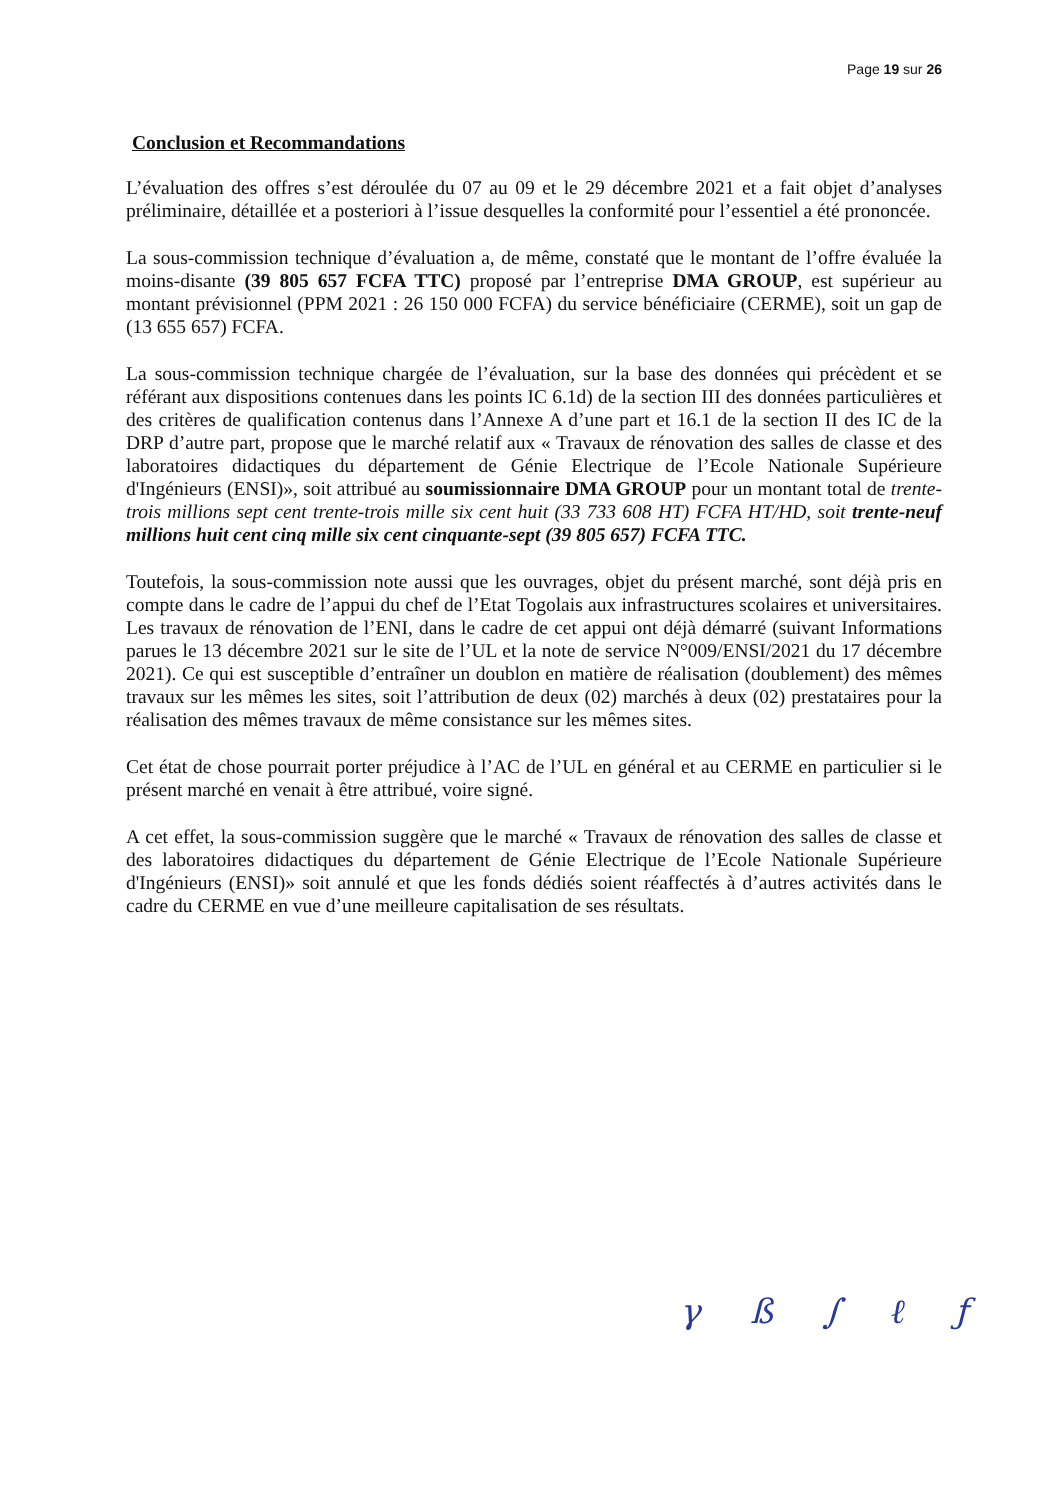Page 19 sur 26
Conclusion et Recommandations
L’évaluation des offres s’est déroulée du 07 au 09 et le 29 décembre 2021 et a fait objet d’analyses préliminaire, détaillée et a posteriori à l’issue desquelles la conformité pour l’essentiel a été prononcée.
La sous-commission technique d’évaluation a, de même, constaté que le montant de l’offre évaluée la moins-disante (39 805 657 FCFA TTC) proposé par l’entreprise DMA GROUP, est supérieur au montant prévisionnel (PPM 2021 : 26 150 000 FCFA) du service bénéficiaire (CERME), soit un gap de (13 655 657) FCFA.
La sous-commission technique chargée de l’évaluation, sur la base des données qui précèdent et se référant aux dispositions contenues dans les points IC 6.1d) de la section III des données particulières et des critères de qualification contenus dans l’Annexe A d’une part et 16.1 de la section II des IC de la DRP d’autre part, propose que le marché relatif aux « Travaux de rénovation des salles de classe et des laboratoires didactiques du département de Génie Electrique de l’Ecole Nationale Supérieure d'Ingénieurs (ENSI)», soit attribué au soumissionnaire DMA GROUP pour un montant total de trente-trois millions sept cent trente-trois mille six cent huit (33 733 608 HT) FCFA HT/HD, soit trente-neuf millions huit cent cinq mille six cent cinquante-sept (39 805 657) FCFA TTC.
Toutefois, la sous-commission note aussi que les ouvrages, objet du présent marché, sont déjà pris en compte dans le cadre de l’appui du chef de l’Etat Togolais aux infrastructures scolaires et universitaires. Les travaux de rénovation de l’ENI, dans le cadre de cet appui ont déjà démarré (suivant Informations parues le 13 décembre 2021 sur le site de l’UL et la note de service N°009/ENSI/2021 du 17 décembre 2021). Ce qui est susceptible d’entraîner un doublon en matière de réalisation (doublement) des mêmes travaux sur les mêmes les sites, soit l’attribution de deux (02) marchés à deux (02) prestataires pour la réalisation des mêmes travaux de même consistance sur les mêmes sites.
Cet état de chose pourrait porter préjudice à l’AC de l’UL en général et au CERME en particulier si le présent marché en venait à être attribué, voire signé.
A cet effet, la sous-commission suggère que le marché « Travaux de rénovation des salles de classe et des laboratoires didactiques du département de Génie Electrique de l’Ecole Nationale Supérieure d'Ingénieurs (ENSI)» soit annulé et que les fonds dédiés soient réaffectés à d’autres activités dans le cadre du CERME en vue d’une meilleure capitalisation de ses résultats.
γß ∫ ℓƒ